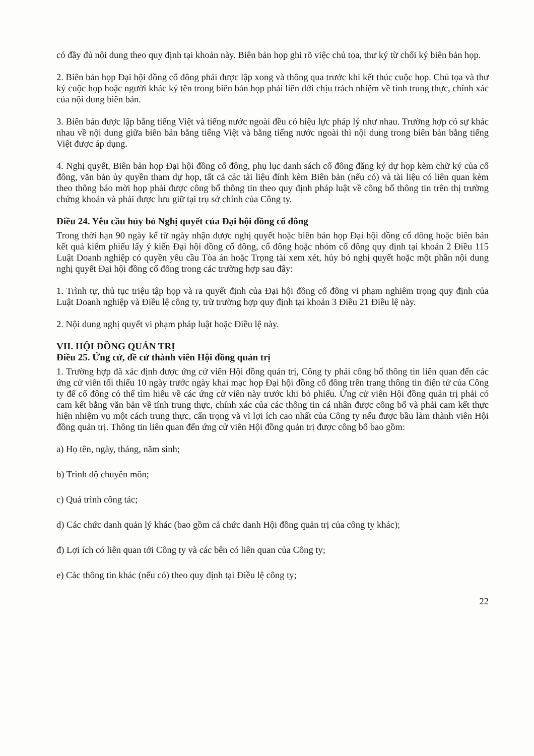có đầy đủ nội dung theo quy định tại khoản này. Biên bản họp ghi rõ việc chủ tọa, thư ký từ chối ký biên bản họp.
2. Biên bản họp Đại hội đồng cổ đông phải được lập xong và thông qua trước khi kết thúc cuộc họp. Chủ tọa và thư ký cuộc họp hoặc người khác ký tên trong biên bản họp phải liên đới chịu trách nhiệm về tính trung thực, chính xác của nội dung biên bản.
3. Biên bản được lập bằng tiếng Việt và tiếng nước ngoài đều có hiệu lực pháp lý như nhau. Trường hợp có sự khác nhau về nội dung giữa biên bản bằng tiếng Việt và bằng tiếng nước ngoài thì nội dung trong biên bản bằng tiếng Việt được áp dụng.
4. Nghị quyết, Biên bản họp Đại hội đồng cổ đông, phụ lục danh sách cổ đông đăng ký dự họp kèm chữ ký của cổ đông, văn bản ủy quyền tham dự họp, tất cả các tài liệu đính kèm Biên bản (nếu có) và tài liệu có liên quan kèm theo thông báo mời họp phải được công bố thông tin theo quy định pháp luật về công bố thông tin trên thị trường chứng khoán và phải được lưu giữ tại trụ sở chính của Công ty.
Điều 24. Yêu cầu hủy bỏ Nghị quyết của Đại hội đồng cổ đông
Trong thời hạn 90 ngày kể từ ngày nhận được nghị quyết hoặc biên bản họp Đại hội đồng cổ đông hoặc biên bản kết quả kiểm phiếu lấy ý kiến Đại hội đồng cổ đông, cổ đông hoặc nhóm cổ đông quy định tại khoản 2 Điều 115 Luật Doanh nghiệp có quyền yêu cầu Tòa án hoặc Trọng tài xem xét, hủy bỏ nghị quyết hoặc một phần nội dung nghị quyết Đại hội đồng cổ đông trong các trường hợp sau đây:
1. Trình tự, thủ tục triệu tập họp và ra quyết định của Đại hội đồng cổ đông vi phạm nghiêm trọng quy định của Luật Doanh nghiệp và Điều lệ công ty, trừ trường hợp quy định tại khoản 3 Điều 21 Điều lệ này.
2. Nội dung nghị quyết vi phạm pháp luật hoặc Điều lệ này.
VII. HỘI ĐỒNG QUẢN TRỊ
Điều 25. Ứng cử, đề cử thành viên Hội đồng quản trị
1. Trường hợp đã xác định được ứng cử viên Hội đồng quản trị, Công ty phải công bố thông tin liên quan đến các ứng cử viên tối thiểu 10 ngày trước ngày khai mạc họp Đại hội đồng cổ đông trên trang thông tin điện tử của Công ty để cổ đông có thể tìm hiểu về các ứng cử viên này trước khi bỏ phiếu. Ứng cử viên Hội đồng quản trị phải có cam kết bằng văn bản về tính trung thực, chính xác của các thông tin cá nhân được công bố và phải cam kết thực hiện nhiệm vụ một cách trung thực, cẩn trọng và vì lợi ích cao nhất của Công ty nếu được bầu làm thành viên Hội đồng quản trị. Thông tin liên quan đến ứng cử viên Hội đồng quản trị được công bố bao gồm:
a) Họ tên, ngày, tháng, năm sinh;
b) Trình độ chuyên môn;
c) Quá trình công tác;
d) Các chức danh quản lý khác (bao gồm cả chức danh Hội đồng quản trị của công ty khác);
đ) Lợi ích có liên quan tới Công ty và các bên có liên quan của Công ty;
e) Các thông tin khác (nếu có) theo quy định tại Điều lệ công ty;
22